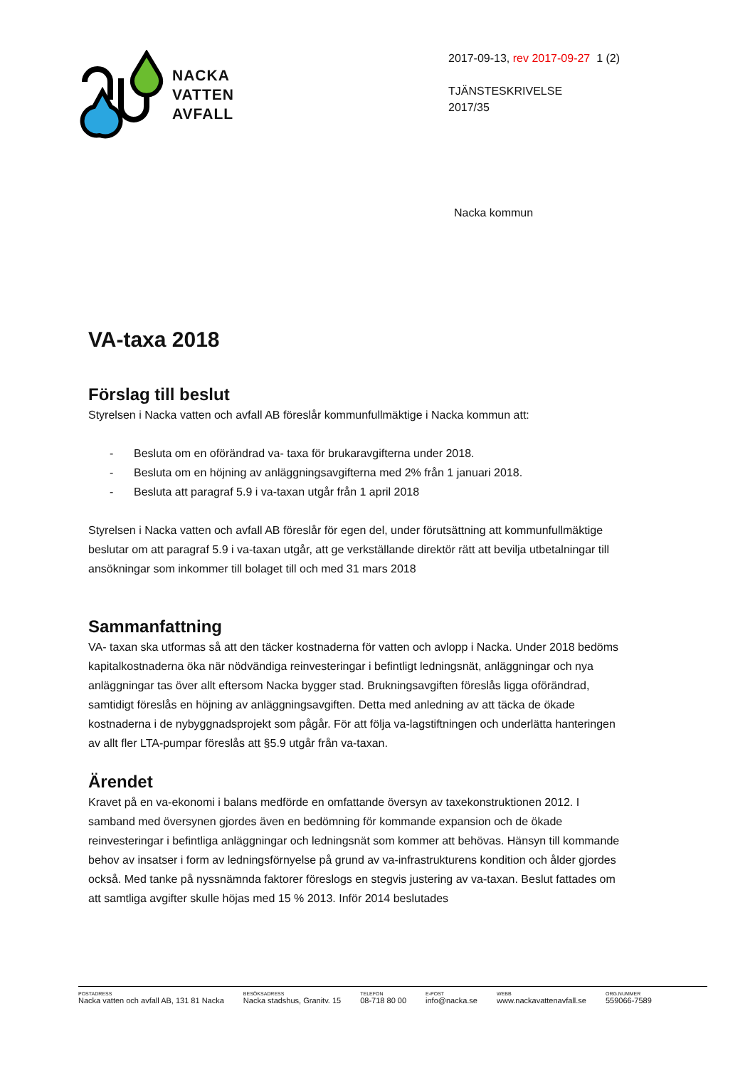NACKA
VATTEN
AVFALL
2017-09-13, rev 2017-09-27 1 (2)
TJÄNSTESKRIVELSE
2017/35
Nacka kommun
VA-taxa 2018
Förslag till beslut
Styrelsen i Nacka vatten och avfall AB föreslår kommunfullmäktige i Nacka kommun att:
- Besluta om en oförändrad va- taxa för brukaravgifterna under 2018.
- Besluta om en höjning av anläggningsavgifterna med 2% från 1 januari 2018.
- Besluta att paragraf 5.9 i va-taxan utgår från 1 april 2018
Styrelsen i Nacka vatten och avfall AB föreslår för egen del, under förutsättning att kommunfullmäktige beslutar om att paragraf 5.9 i va-taxan utgår, att ge verkställande direktör rätt att bevilja utbetalningar till ansökningar som inkommer till bolaget till och med 31 mars 2018
Sammanfattning
VA- taxan ska utformas så att den täcker kostnaderna för vatten och avlopp i Nacka. Under 2018 bedöms kapitalkostnaderna öka när nödvändiga reinvesteringar i befintligt ledningsnät, anläggningar och nya anläggningar tas över allt eftersom Nacka bygger stad. Brukningsavgiften föreslås ligga oförändrad, samtidigt föreslås en höjning av anläggningsavgiften. Detta med anledning av att täcka de ökade kostnaderna i de nybyggnadsprojekt som pågår. För att följa va-lagstiftningen och underlätta hanteringen av allt fler LTA-pumpar föreslås att §5.9 utgår från va-taxan.
Ärendet
Kravet på en va-ekonomi i balans medförde en omfattande översyn av taxekonstruktionen 2012. I samband med översynen gjordes även en bedömning för kommande expansion och de ökade reinvesteringar i befintliga anläggningar och ledningsnät som kommer att behövas. Hänsyn till kommande behov av insatser i form av ledningsförnyelse på grund av va-infrastrukturens kondition och ålder gjordes också. Med tanke på nyssnämnda faktorer föreslogs en stegvis justering av va-taxan. Beslut fattades om att samtliga avgifter skulle höjas med 15 % 2013. Inför 2014 beslutades
POSTADRESS
Nacka vatten och avfall AB, 131 81 Nacka
BESÖKSADRESS
Nacka stadshus, Granitv. 15
TELEFON
08-718 80 00
E-POST
info@nacka.se
WEBB
www.nackavattenavfall.se
ORG.NUMMER
559066-7589